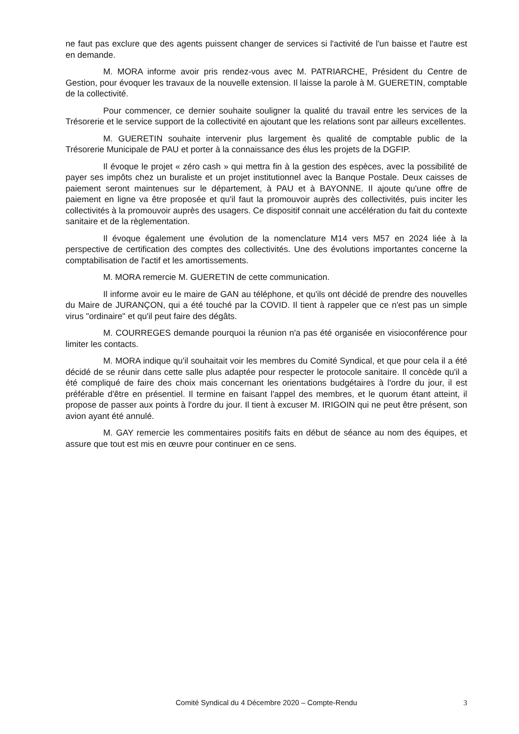ne faut pas exclure que des agents puissent changer de services si l'activité de l'un baisse et l'autre est en demande.
M. MORA informe avoir pris rendez-vous avec M. PATRIARCHE, Président du Centre de Gestion, pour évoquer les travaux de la nouvelle extension. Il laisse la parole à M. GUERETIN, comptable de la collectivité.
Pour commencer, ce dernier souhaite souligner la qualité du travail entre les services de la Trésorerie et le service support de la collectivité en ajoutant que les relations sont par ailleurs excellentes.
M. GUERETIN souhaite intervenir plus largement ès qualité de comptable public de la Trésorerie Municipale de PAU et porter à la connaissance des élus les projets de la DGFIP.
Il évoque le projet « zéro cash » qui mettra fin à la gestion des espèces, avec la possibilité de payer ses impôts chez un buraliste et un projet institutionnel avec la Banque Postale. Deux caisses de paiement seront maintenues sur le département, à PAU et à BAYONNE. Il ajoute qu'une offre de paiement en ligne va être proposée et qu'il faut la promouvoir auprès des collectivités, puis inciter les collectivités à la promouvoir auprès des usagers. Ce dispositif connait une accélération du fait du contexte sanitaire et de la règlementation.
Il évoque également une évolution de la nomenclature M14 vers M57 en 2024 liée à la perspective de certification des comptes des collectivités. Une des évolutions importantes concerne la comptabilisation de l'actif et les amortissements.
M. MORA remercie M. GUERETIN de cette communication.
Il informe avoir eu le maire de GAN au téléphone, et qu'ils ont décidé de prendre des nouvelles du Maire de JURANÇON, qui a été touché par la COVID. Il tient à rappeler que ce n'est pas un simple virus "ordinaire" et qu'il peut faire des dégâts.
M. COURREGES demande pourquoi la réunion n'a pas été organisée en visioconférence pour limiter les contacts.
M. MORA indique qu'il souhaitait voir les membres du Comité Syndical, et que pour cela il a été décidé de se réunir dans cette salle plus adaptée pour respecter le protocole sanitaire. Il concède qu'il a été compliqué de faire des choix mais concernant les orientations budgétaires à l'ordre du jour, il est préférable d'être en présentiel. Il termine en faisant l'appel des membres, et le quorum étant atteint, il propose de passer aux points à l'ordre du jour. Il tient à excuser M. IRIGOIN qui ne peut être présent, son avion ayant été annulé.
M. GAY remercie les commentaires positifs faits en début de séance au nom des équipes, et assure que tout est mis en œuvre pour continuer en ce sens.
Comité Syndical du 4 Décembre 2020 – Compte-Rendu
3